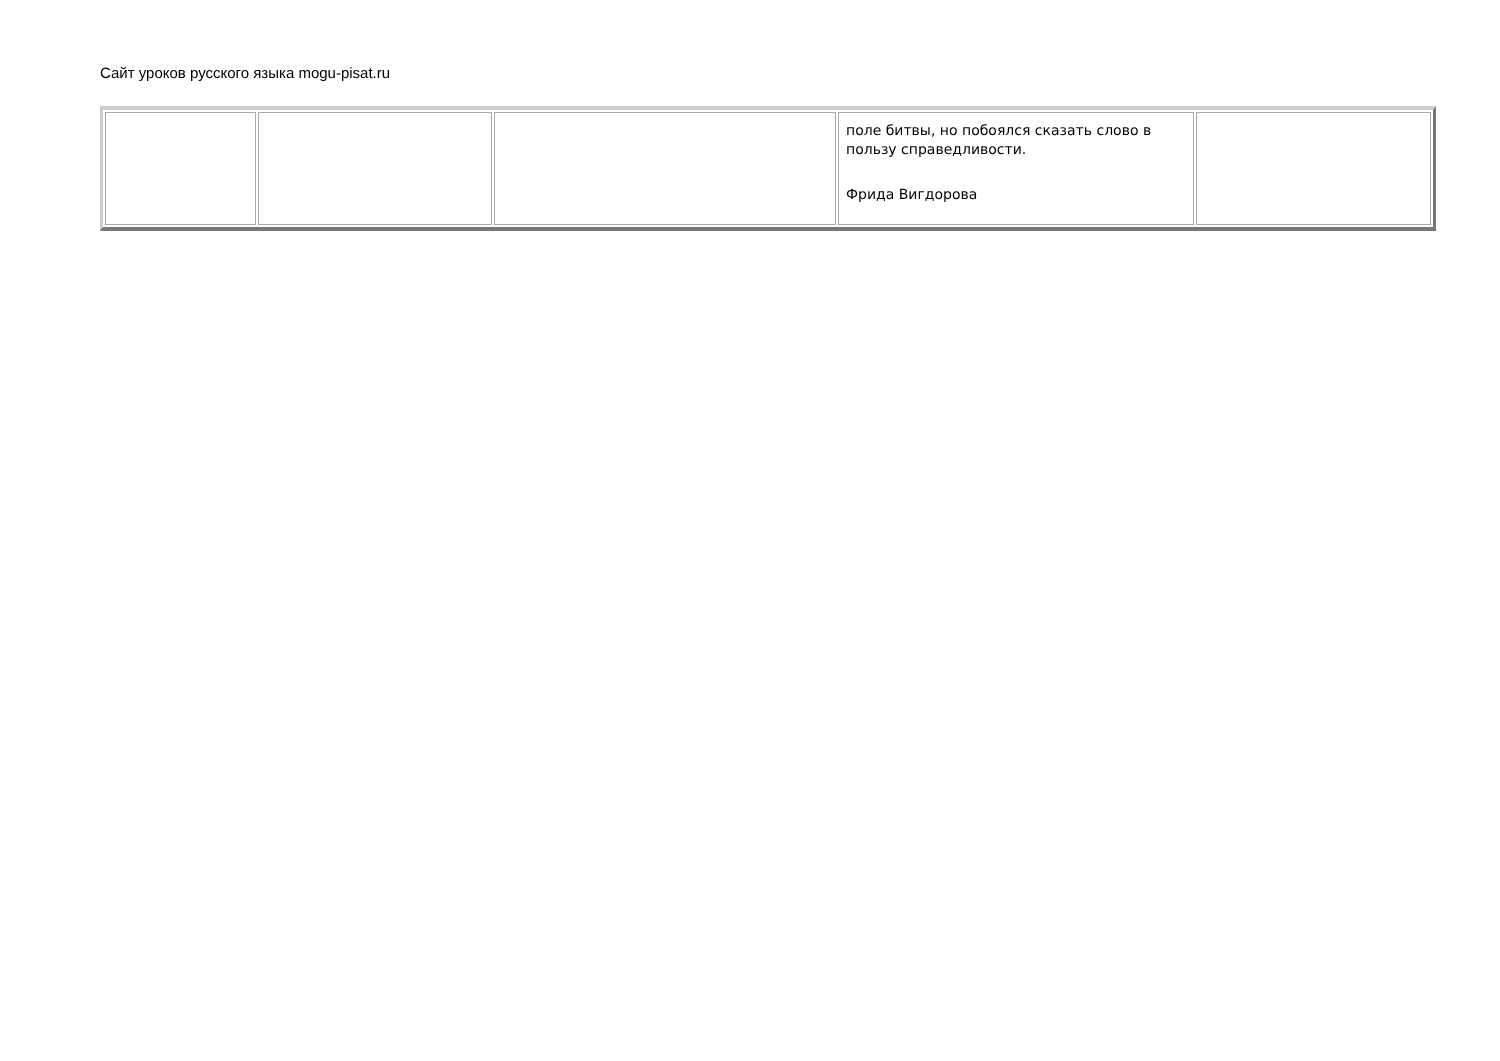Сайт уроков русского языка mogu-pisat.ru
| | | | поле битвы, но побоялся сказать слово в пользу справедливости. Фрида Вигдорова | |